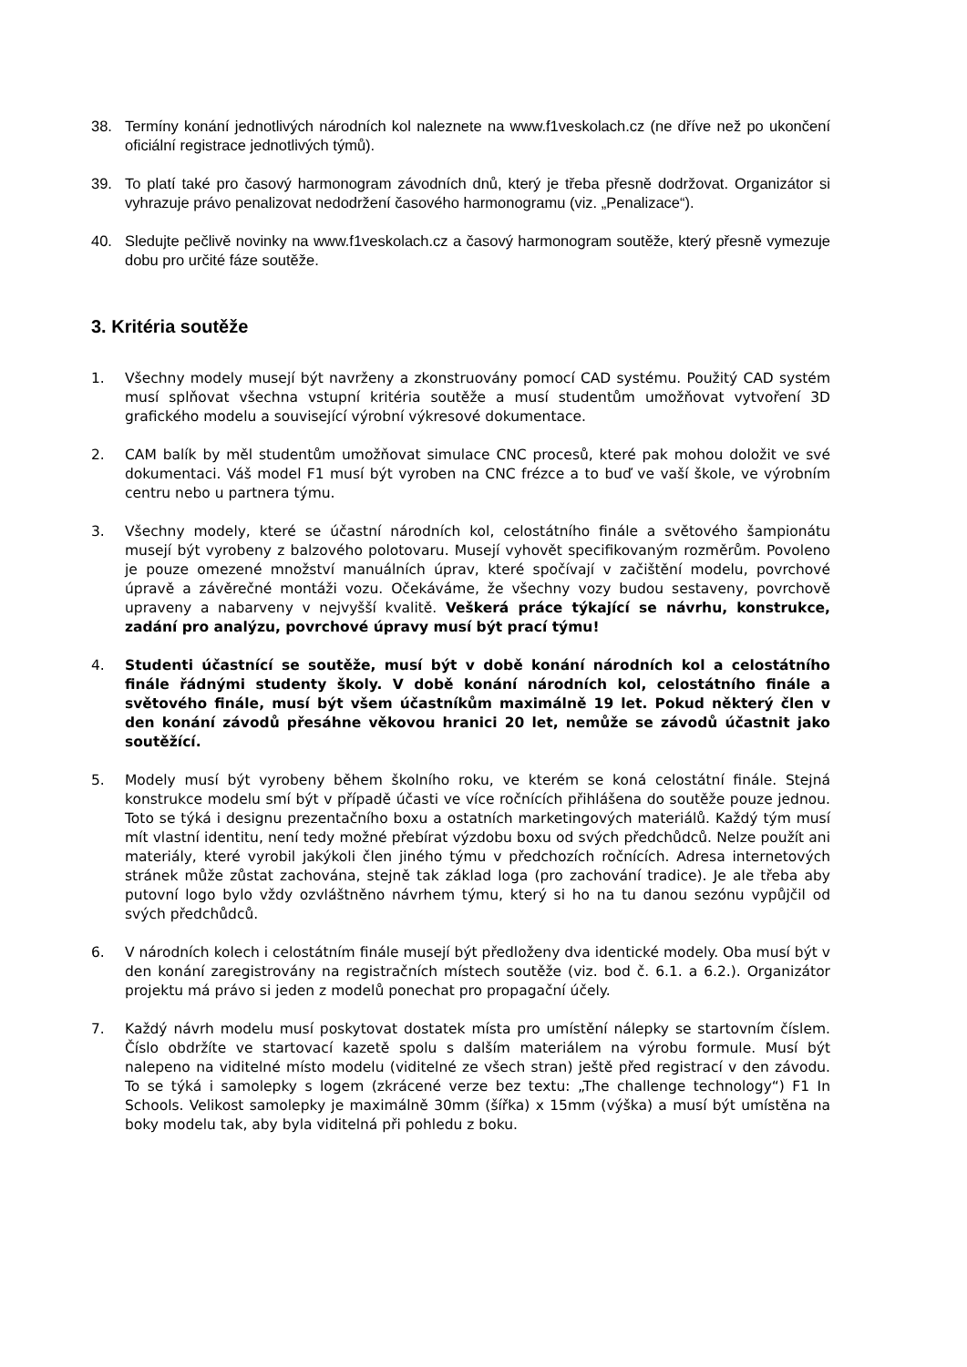38. Termíny konání jednotlivých národních kol naleznete na www.f1veskolach.cz (ne dříve než po ukončení oficiální registrace jednotlivých týmů).
39. To platí také pro časový harmonogram závodních dnů, který je třeba přesně dodržovat. Organizátor si vyhrazuje právo penalizovat nedodržení časového harmonogramu (viz. „Penalizace“).
40. Sledujte pečlivě novinky na www.f1veskolach.cz a časový harmonogram soutěže, který přesně vymezuje dobu pro určité fáze soutěže.
3. Kritéria soutěže
1. Všechny modely musejí být navrženy a zkonstruovány pomocí CAD systému. Použitý CAD systém musí splňovat všechna vstupní kritéria soutěže a musí studentům umožňovat vytvoření 3D grafického modelu a související výrobní výkresové dokumentace.
2. CAM balík by měl studentům umožňovat simulace CNC procesů, které pak mohou doložit ve své dokumentaci. Váš model F1 musí být vyroben na CNC frézce a to buď ve vaší škole, ve výrobním centru nebo u partnera týmu.
3. Všechny modely, které se účastní národních kol, celostátního finále a světového šampionátu musejí být vyrobeny z balzového polotovaru. Musejí vyhovět specifikovaným rozměrům. Povoleno je pouze omezené množství manuálních úprav, které spočívají v začištění modelu, povrchové úpravě a závěrečné montáži vozu. Očekáváme, že všechny vozy budou sestaveny, povrchově upraveny a nabarveny v nejvyšší kvalitě. Veškerá práce týkající se návrhu, konstrukce, zadání pro analýzu, povrchové úpravy musí být prací týmu!
4. Studenti účastnící se soutěže, musí být v době konání národních kol a celostátního finále řádnými studenty školy. V době konání národních kol, celostátního finále a světového finále, musí být všem účastníkům maximálně 19 let. Pokud některý člen v den konání závodů přesáhne věkovou hranici 20 let, nemůže se závodů účastnit jako soutěžící.
5. Modely musí být vyrobeny během školního roku, ve kterém se koná celostátní finále. Stejná konstrukce modelu smí být v případě účasti ve více ročnících přihlášena do soutěže pouze jednou. Toto se týká i designu prezentačního boxu a ostatních marketingových materiálů. Každý tým musí mít vlastní identitu, není tedy možné přebírat výzdobu boxu od svých předchůdců. Nelze použít ani materiály, které vyrobil jakýkoli člen jiného týmu v předchozích ročnících. Adresa internetových stránek může zůstat zachována, stejně tak základ loga (pro zachování tradice). Je ale třeba aby putovní logo bylo vždy ozvláštněno návrhem týmu, který si ho na tu danou sezónu vypůjčil od svých předchůdců.
6. V národních kolech i celostátním finále musejí být předloženy dva identické modely. Oba musí být v den konání zaregistrovány na registračních místech soutěže (viz. bod č. 6.1. a 6.2.). Organizátor projektu má právo si jeden z modelů ponechat pro propagační účely.
7. Každý návrh modelu musí poskytovat dostatek místa pro umístění nálepky se startovním číslem. Číslo obdržíte ve startovací kazetě spolu s dalším materiálem na výrobu formule. Musí být nalepeno na viditelné místo modelu (viditelné ze všech stran) ještě před registrací v den závodu. To se týká i samolepky s logem (zkrácené verze bez textu: „The challenge technology“) F1 In Schools. Velikost samolepky je maximálně 30mm (šířka) x 15mm (výška) a musí být umístěna na boky modelu tak, aby byla viditelná při pohledu z boku.